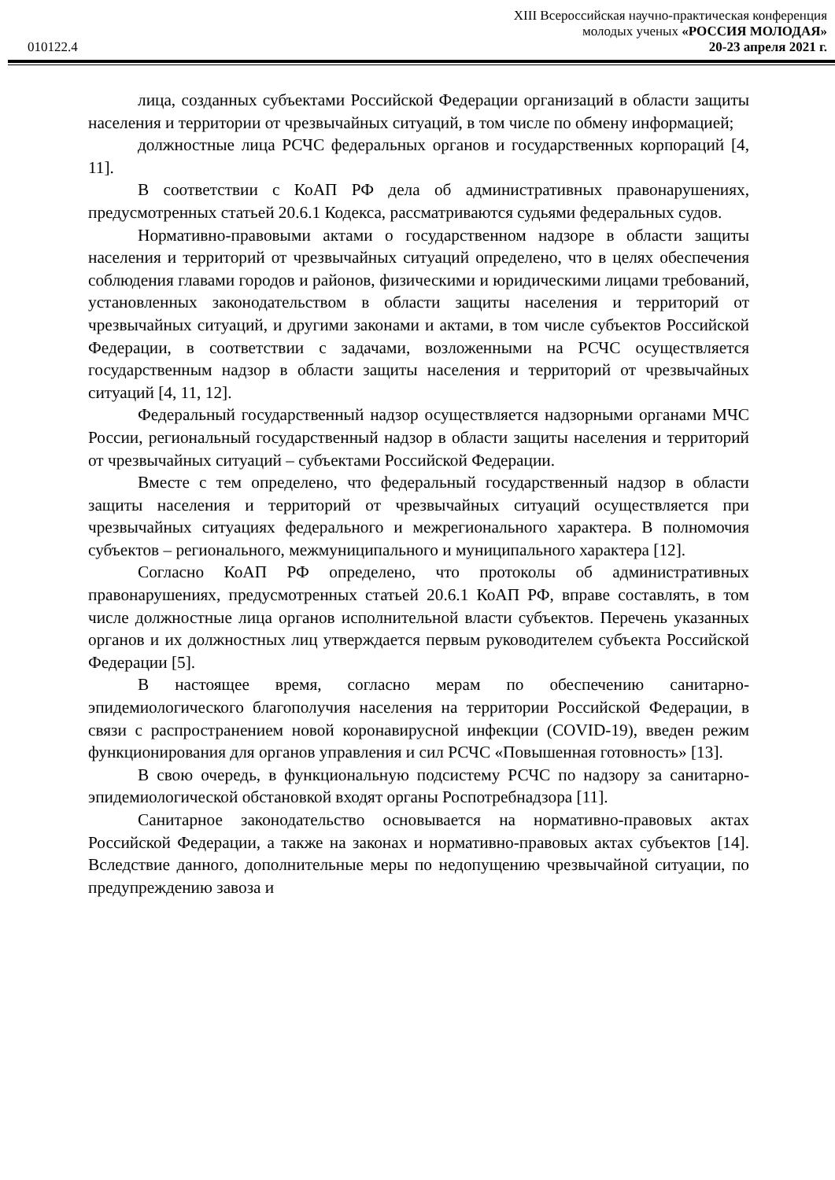XIII Всероссийская научно-практическая конференция
молодых ученых «РОССИЯ МОЛОДАЯ»
010122.4 20-23 апреля 2021 г.
лица, созданных субъектами Российской Федерации организаций в области защиты населения и территории от чрезвычайных ситуаций, в том числе по обмену информацией;
должностные лица РСЧС федеральных органов и государственных корпораций [4, 11].
В соответствии с КоАП РФ дела об административных правонарушениях, предусмотренных статьей 20.6.1 Кодекса, рассматриваются судьями федеральных судов.
Нормативно-правовыми актами о государственном надзоре в области защиты населения и территорий от чрезвычайных ситуаций определено, что в целях обеспечения соблюдения главами городов и районов, физическими и юридическими лицами требований, установленных законодательством в области защиты населения и территорий от чрезвычайных ситуаций, и другими законами и актами, в том числе субъектов Российской Федерации, в соответствии с задачами, возложенными на РСЧС осуществляется государственным надзор в области защиты населения и территорий от чрезвычайных ситуаций [4, 11, 12].
Федеральный государственный надзор осуществляется надзорными органами МЧС России, региональный государственный надзор в области защиты населения и территорий от чрезвычайных ситуаций – субъектами Российской Федерации.
Вместе с тем определено, что федеральный государственный надзор в области защиты населения и территорий от чрезвычайных ситуаций осуществляется при чрезвычайных ситуациях федерального и межрегионального характера. В полномочия субъектов – регионального, межмуниципального и муниципального характера [12].
Согласно КоАП РФ определено, что протоколы об административных правонарушениях, предусмотренных статьей 20.6.1 КоАП РФ, вправе составлять, в том числе должностные лица органов исполнительной власти субъектов. Перечень указанных органов и их должностных лиц утверждается первым руководителем субъекта Российской Федерации [5].
В настоящее время, согласно мерам по обеспечению санитарно-эпидемиологического благополучия населения на территории Российской Федерации, в связи с распространением новой коронавирусной инфекции (COVID-19), введен режим функционирования для органов управления и сил РСЧС «Повышенная готовность» [13].
В свою очередь, в функциональную подсистему РСЧС по надзору за санитарно-эпидемиологической обстановкой входят органы Роспотребнадзора [11].
Санитарное законодательство основывается на нормативно-правовых актах Российской Федерации, а также на законах и нормативно-правовых актах субъектов [14]. Вследствие данного, дополнительные меры по недопущению чрезвычайной ситуации, по предупреждению завоза и